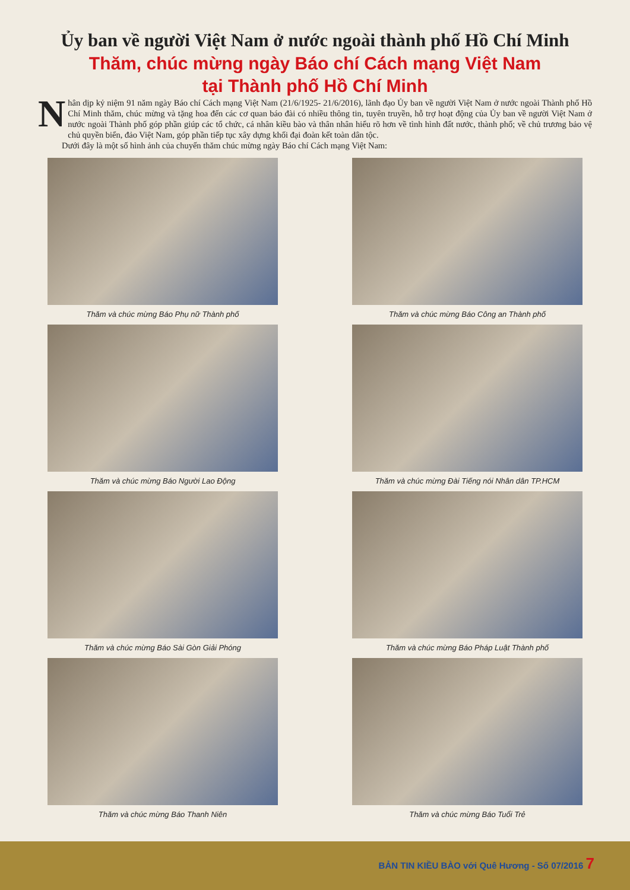Ủy ban về người Việt Nam ở nước ngoài thành phố Hồ Chí Minh
Thăm, chúc mừng ngày Báo chí Cách mạng Việt Nam
tại Thành phố Hồ Chí Minh
Nhân dịp kỷ niệm 91 năm ngày Báo chí Cách mạng Việt Nam (21/6/1925- 21/6/2016), lãnh đạo Ủy ban về người Việt Nam ở nước ngoài Thành phố Hồ Chí Minh thăm, chúc mừng và tặng hoa đến các cơ quan báo đài có nhiều thông tin, tuyên truyền, hỗ trợ hoạt động của Ủy ban về người Việt Nam ở nước ngoài Thành phố góp phần giúp các tổ chức, cá nhân kiều bào và thân nhân hiểu rõ hơn về tình hình đất nước, thành phố; về chủ trương bảo vệ chủ quyền biển, đảo Việt Nam, góp phần tiếp tục xây dựng khối đại đoàn kết toàn dân tộc.
Dưới đây là một số hình ảnh của chuyến thăm chúc mừng ngày Báo chí Cách mạng Việt Nam:
Thăm và chúc mừng Báo Phụ nữ Thành phố
Thăm và chúc mừng Báo Công an Thành phố
Thăm và chúc mừng Báo Người Lao Động
Thăm và chúc mừng Đài Tiếng nói Nhân dân TP.HCM
Thăm và chúc mừng Báo Sài Gòn Giải Phóng
Thăm và chúc mừng Báo Pháp Luật Thành phố
Thăm và chúc mừng Báo Thanh Niên
Thăm và chúc mừng Báo Tuổi Trẻ
BẢN TIN KIỀU BÀO với Quê Hương - Số 07/2016 7